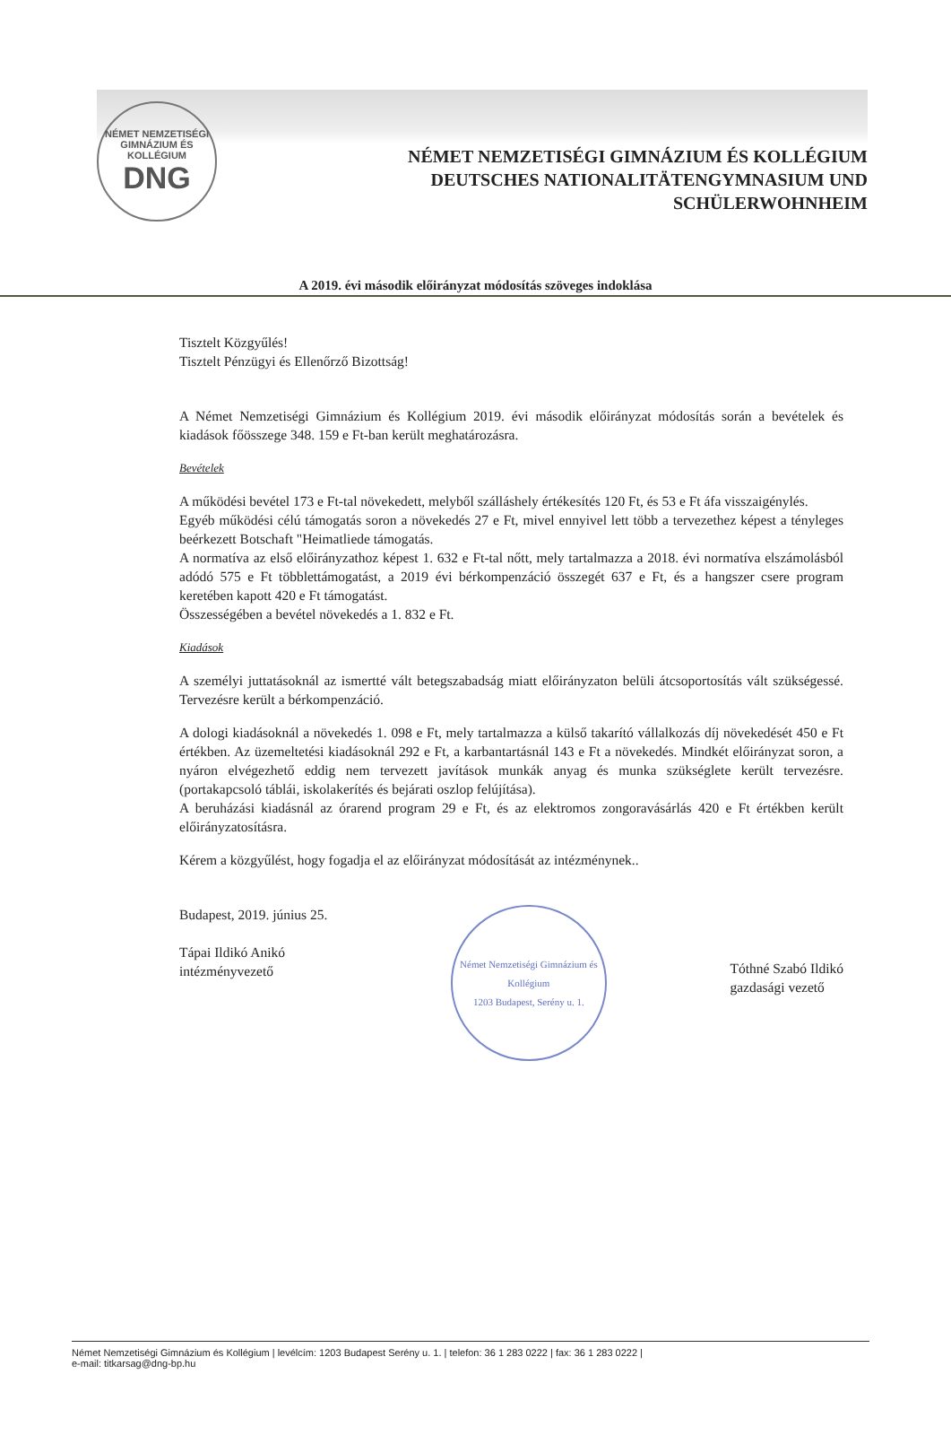NÉMET NEMZETISÉGI GIMNÁZIUM ÉS KOLLÉGIUM
DNG
NÉMET NEMZETISÉGI GIMNÁZIUM ÉS KOLLÉGIUM
DEUTSCHES NATIONALITÄTENGYMNASIUM UND
SCHÜLERWOHNHEIM
A 2019. évi második előirányzat módosítás szöveges indoklása
Tisztelt Közgyűlés!
Tisztelt Pénzügyi és Ellenőrző Bizottság!
A Német Nemzetiségi Gimnázium és Kollégium 2019. évi második előirányzat módosítás során a bevételek és kiadások főösszege 348. 159 e Ft-ban került meghatározásra.
Bevételek
A működési bevétel 173 e Ft-tal növekedett, melyből szálláshely értékesítés 120 Ft, és 53 e Ft áfa visszaigénylés.
Egyéb működési célú támogatás soron a növekedés 27 e Ft, mivel ennyivel lett több a tervezethez képest a tényleges beérkezett Botschaft "Heimatliede támogatás.
A normatíva az első előirányzathoz képest 1. 632 e Ft-tal nőtt, mely tartalmazza a 2018. évi normatíva elszámolásból adódó 575 e Ft többlettámogatást, a 2019 évi bérkompenzáció összegét 637 e Ft, és a hangszer csere program keretében kapott 420 e Ft támogatást.
Összességében a bevétel növekedés a 1. 832 e Ft.
Kiadások
A személyi juttatásoknál az ismertté vált betegszabadság miatt előirányzaton belüli átcsoportosítás vált szükségessé. Tervezésre került a bérkompenzáció.
A dologi kiadásoknál a növekedés 1. 098 e Ft, mely tartalmazza a külső takarító vállalkozás díj növekedését 450 e Ft értékben. Az üzemeltetési kiadásoknál 292 e Ft, a karbantartásnál 143 e Ft a növekedés. Mindkét előirányzat soron, a nyáron elvégezhető eddig nem tervezett javítások munkák anyag és munka szükséglete került tervezésre. (portakapcsoló táblái, iskolakerítés és bejárati oszlop felújítása).
A beruházási kiadásnál az órarend program 29 e Ft, és az elektromos zongoravásárlás 420 e Ft értékben került előirányzatosításra.
Kérem a közgyűlést, hogy fogadja el az előirányzat módosítását az intézménynek..
Budapest, 2019. június 25.
Tápai Ildikó Anikó
intézményvezető
Német Nemzetiségi Gimnázium és Kollégium
1203 Budapest, Serény u. 1.
Tóthné Szabó Ildikó
gazdasági vezető
Német Nemzetiségi Gimnázium és Kollégium | levélcím: 1203 Budapest Serény u. 1. | telefon: 36 1 283 0222 | fax: 36 1 283 0222 |
e-mail: titkarsag@dng-bp.hu